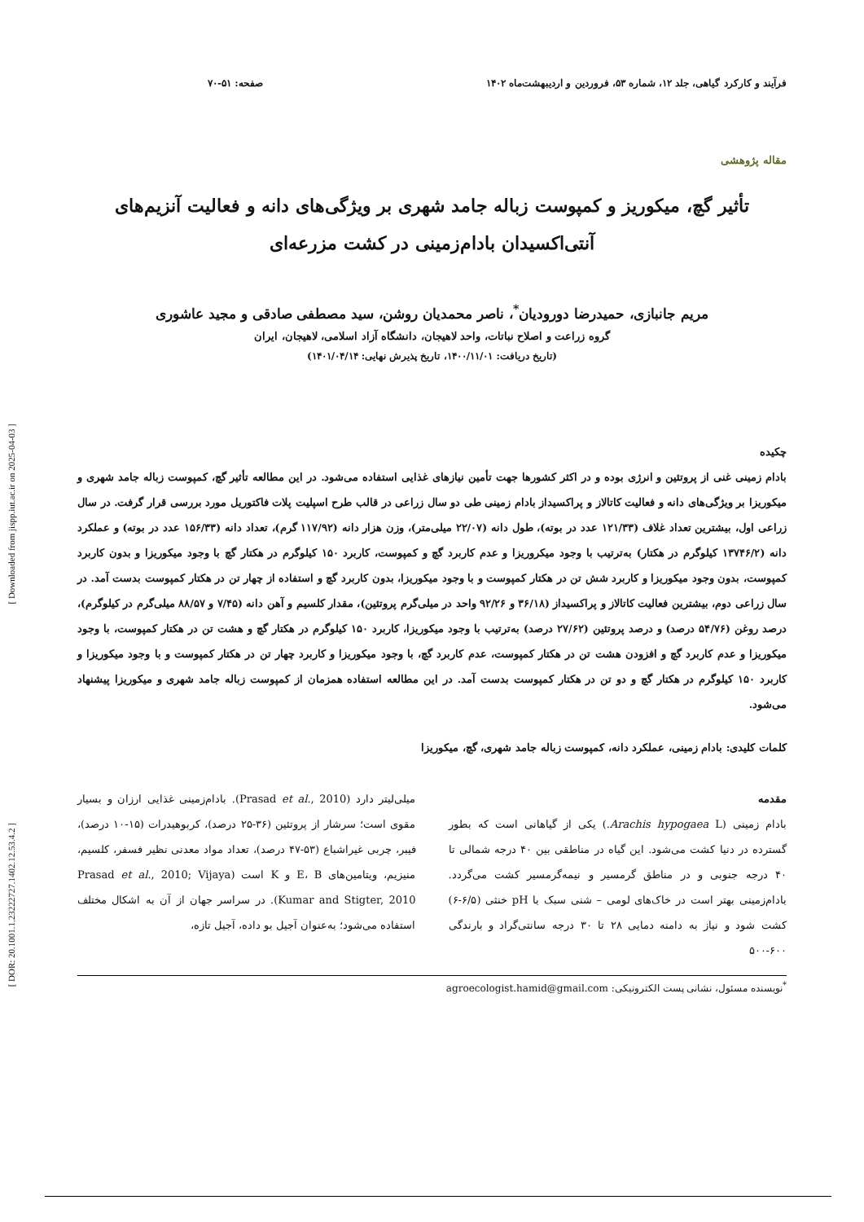فرآیند و کارکرد گیاهی، جلد ۱۲، شماره ۵۳، فروردین و اردیبهشت‌ماه ۱۴۰۲ صفحه: ۵۱-۷۰
مقاله پژوهشی
تأثیر گچ، میکوریز و کمپوست زباله جامد شهری بر ویژگی‌های دانه و فعالیت آنزیم‌های
آنتی‌اکسیدان بادام‌زمینی در کشت مزرعه‌ای
مریم جانبازی، حمیدرضا دورودیان<sup>*</sup>، ناصر محمدیان روشن، سید مصطفی صادقی و مجید عاشوری
گروه زراعت و اصلاح نباتات، واحد لاهیجان، دانشگاه آزاد اسلامی، لاهیجان، ایران
(تاریخ دریافت: ۱۴۰۰/۱۱/۰۱، تاریخ پذیرش نهایی: ۱۴۰۱/۰۴/۱۴)
چکیده
بادام زمینی غنی از پروتئین و انرژی بوده و در اکثر کشورها جهت تأمین نیازهای غذایی استفاده می‌شود. در این مطالعه تأثیر گچ، کمپوست زباله جامد شهری و میکوریزا بر ویژگی‌های دانه و فعالیت کاتالاز و پراکسیداز بادام زمینی طی دو سال زراعی در قالب طرح اسپلیت پلات فاکتوریل مورد بررسی قرار گرفت. در سال زراعی اول، بیشترین تعداد غلاف (۱۲۱/۳۳ عدد در بوته)، طول دانه (۲۲/۰۷ میلی‌متر)، وزن هزار دانه (۱۱۷/۹۲ گرم)، تعداد دانه (۱۵۶/۳۳ عدد در بوته) و عملکرد دانه (۱۳۷۴۶/۲ کیلوگرم در هکتار) به‌ترتیب با وجود میکروریزا و عدم کاربرد گچ و کمپوست، کاربرد ۱۵۰ کیلوگرم در هکتار گچ با وجود میکوریزا و بدون کاربرد کمپوست، بدون وجود میکوریزا و کاربرد شش تن در هکتار کمپوست و با وجود میکوریزا، بدون کاربرد گچ و استفاده از چهار تن در هکتار کمپوست بدست آمد. در سال زراعی دوم، بیشترین فعالیت کاتالاز و پراکسیداز (۳۶/۱۸ و ۹۲/۲۶ واحد در میلی‌گرم پروتئین)، مقدار کلسیم و آهن دانه (۷/۴۵ و ۸۸/۵۷ میلی‌گرم در کیلوگرم)، درصد روغن (۵۴/۷۶ درصد) و درصد پروتئین (۲۷/۶۲ درصد) به‌ترتیب با وجود میکوریزا، کاربرد ۱۵۰ کیلوگرم در هکتار گچ و هشت تن در هکتار کمپوست، با وجود میکوریزا و عدم کاربرد گچ و افزودن هشت تن در هکتار کمپوست، عدم کاربرد گچ، با وجود میکوریزا و کاربرد چهار تن در هکتار کمپوست و با وجود میکوریزا و کاربرد ۱۵۰ کیلوگرم در هکتار گچ و دو تن در هکتار کمپوست بدست آمد. در این مطالعه استفاده همزمان از کمپوست زباله جامد شهری و میکوریزا پیشنهاد می‌شود.
کلمات کلیدی: بادام زمینی، عملکرد دانه، کمپوست زباله جامد شهری، گچ، میکوریزا
مقدمه
بادام زمینی (Arachis hypogaea L.) یکی از گیاهانی است که بطور گسترده در دنیا کشت می‌شود. این گیاه در مناطقی بین ۴۰ درجه شمالی تا ۴۰ درجه جنوبی و در مناطق گرمسیر و نیمه‌گرمسیر کشت می‌گردد. بادام‌زمینی بهتر است در خاک‌های لومی – شنی سبک با pH خنثی (۶/۵-۶) کشت شود و نیاز به دامنه دمایی ۲۸ تا ۳۰ درجه سانتی‌گراد و بارندگی ۶۰۰-۵۰۰
میلی‌لیتر دارد (Prasad et al., 2010). بادام‌زمینی غذایی ارزان و بسیار مقوی است؛ سرشار از پروتئین (۳۶-۲۵ درصد)، کربوهیدرات (۱۵-۱۰ درصد)، فیبر، چربی غیراشباع (۵۳-۴۷ درصد)، تعداد مواد معدنی نظیر فسفر، کلسیم، منیزیم، ویتامین‌های E، B و K است (Prasad et al., 2010; Vijaya Kumar and Stigter, 2010). در سراسر جهان از آن به اشکال مختلف استفاده می‌شود؛ به‌عنوان آجیل بو داده، آجیل تازه،
<sup>*</sup> نویسنده مسئول، نشانی پست الکترونیکی: agroecologist.hamid@gmail.com
[ Downloaded from jispp.iut.ac.ir on 2025-04-03 ]
[ DOR: 20.1001.1.23222727.1402.12.53.4.2 ]